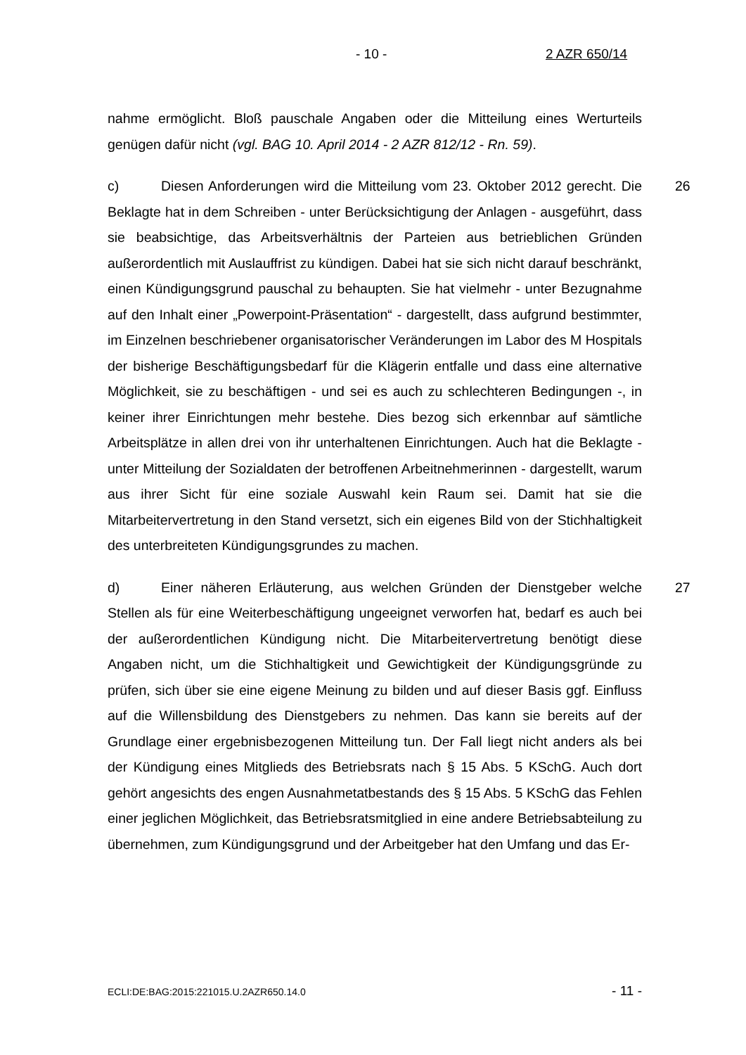- 10 - 2 AZR 650/14
nahme ermöglicht. Bloß pauschale Angaben oder die Mitteilung eines Werturteils genügen dafür nicht (vgl. BAG 10. April 2014 - 2 AZR 812/12 - Rn. 59).
26 c) Diesen Anforderungen wird die Mitteilung vom 23. Oktober 2012 gerecht. Die Beklagte hat in dem Schreiben - unter Berücksichtigung der Anlagen - ausgeführt, dass sie beabsichtige, das Arbeitsverhältnis der Parteien aus betrieblichen Gründen außerordentlich mit Auslauffrist zu kündigen. Dabei hat sie sich nicht darauf beschränkt, einen Kündigungsgrund pauschal zu behaupten. Sie hat vielmehr - unter Bezugnahme auf den Inhalt einer „Powerpoint-Präsentation“ - dargestellt, dass aufgrund bestimmter, im Einzelnen beschriebener organisatorischer Veränderungen im Labor des M Hospitals der bisherige Beschäftigungsbedarf für die Klägerin entfalle und dass eine alternative Möglichkeit, sie zu beschäftigen - und sei es auch zu schlechteren Bedingungen -, in keiner ihrer Einrichtungen mehr bestehe. Dies bezog sich erkennbar auf sämtliche Arbeitsplätze in allen drei von ihr unterhaltenen Einrichtungen. Auch hat die Beklagte - unter Mitteilung der Sozialdaten der betroffenen Arbeitnehmerinnen - dargestellt, warum aus ihrer Sicht für eine soziale Auswahl kein Raum sei. Damit hat sie die Mitarbeitervertretung in den Stand versetzt, sich ein eigenes Bild von der Stichhaltigkeit des unterbreiteten Kündigungsgrundes zu machen.
27 d) Einer näheren Erläuterung, aus welchen Gründen der Dienstgeber welche Stellen als für eine Weiterbeschäftigung ungeeignet verworfen hat, bedarf es auch bei der außerordentlichen Kündigung nicht. Die Mitarbeitervertretung benötigt diese Angaben nicht, um die Stichhaltigkeit und Gewichtigkeit der Kündigungsgründe zu prüfen, sich über sie eine eigene Meinung zu bilden und auf dieser Basis ggf. Einfluss auf die Willensbildung des Dienstgebers zu nehmen. Das kann sie bereits auf der Grundlage einer ergebnisbezogenen Mitteilung tun. Der Fall liegt nicht anders als bei der Kündigung eines Mitglieds des Betriebsrats nach § 15 Abs. 5 KSchG. Auch dort gehört angesichts des engen Ausnahmetatbestands des § 15 Abs. 5 KSchG das Fehlen einer jeglichen Möglichkeit, das Betriebsratsmitglied in eine andere Betriebsabteilung zu übernehmen, zum Kündigungsgrund und der Arbeitgeber hat den Umfang und das Er-
ECLI:DE:BAG:2015:221015.U.2AZR650.14.0 - 11 -